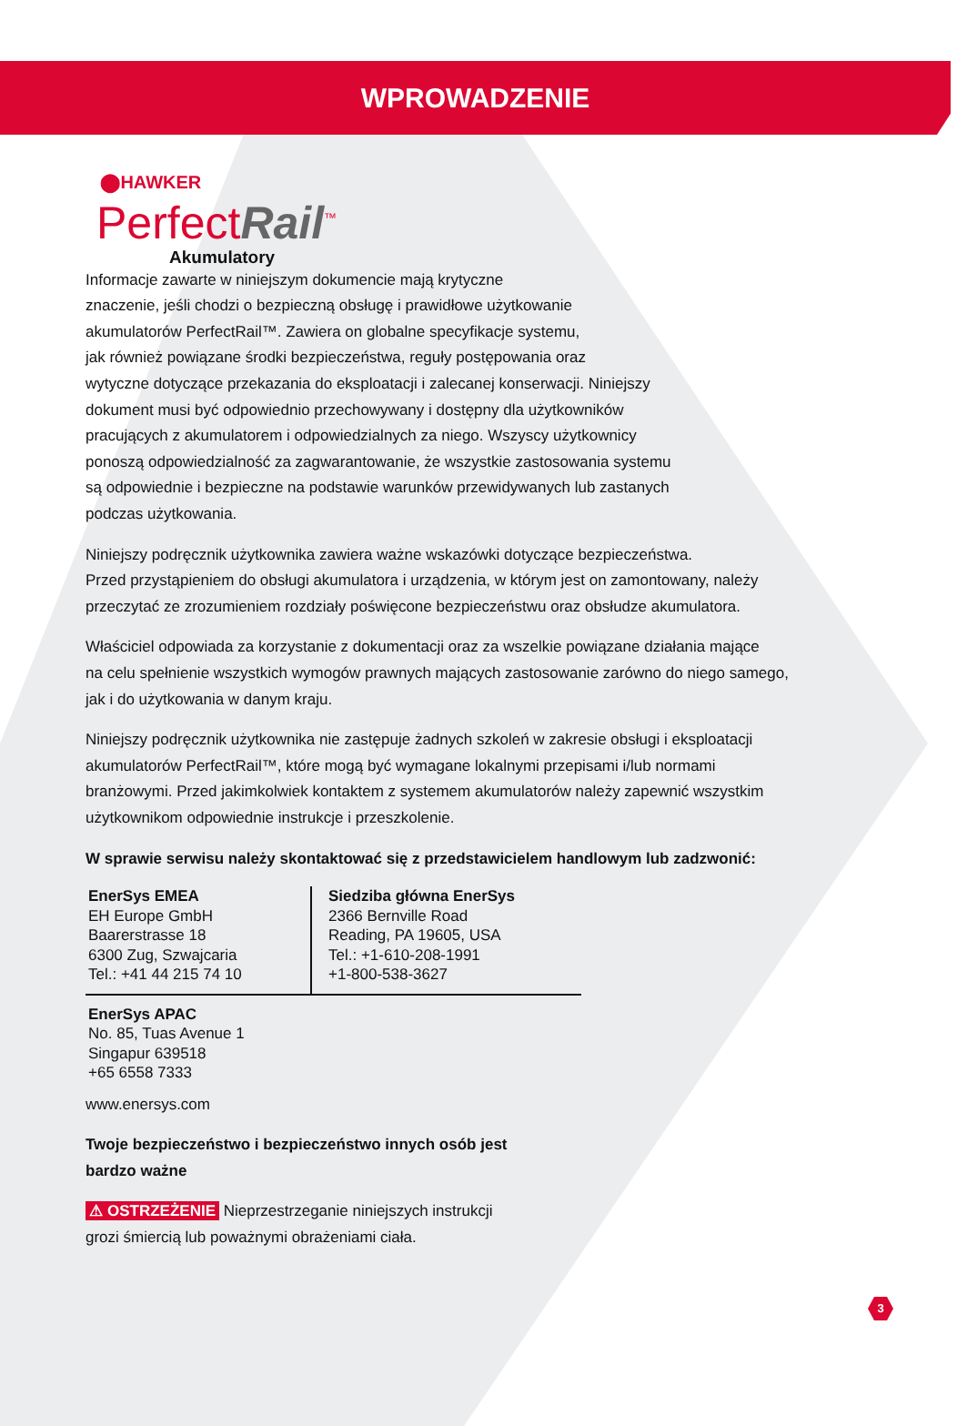WPROWADZENIE
⬤HAWKER
PerfectRail<sup>™</sup>
Akumulatory
Informacje zawarte w niniejszym dokumencie mają krytyczne
znaczenie, jeśli chodzi o bezpieczną obsługę i prawidłowe użytkowanie
akumulatorów PerfectRail™. Zawiera on globalne specyfikacje systemu,
jak również powiązane środki bezpieczeństwa, reguły postępowania oraz
wytyczne dotyczące przekazania do eksploatacji i zalecanej konserwacji. Niniejszy
dokument musi być odpowiednio przechowywany i dostępny dla użytkowników
pracujących z akumulatorem i odpowiedzialnych za niego. Wszyscy użytkownicy
ponoszą odpowiedzialność za zagwarantowanie, że wszystkie zastosowania systemu
są odpowiednie i bezpieczne na podstawie warunków przewidywanych lub zastanych
podczas użytkowania.
Niniejszy podręcznik użytkownika zawiera ważne wskazówki dotyczące bezpieczeństwa.
Przed przystąpieniem do obsługi akumulatora i urządzenia, w którym jest on zamontowany, należy
przeczytać ze zrozumieniem rozdziały poświęcone bezpieczeństwu oraz obsłudze akumulatora.
Właściciel odpowiada za korzystanie z dokumentacji oraz za wszelkie powiązane działania mające
na celu spełnienie wszystkich wymogów prawnych mających zastosowanie zarówno do niego samego,
jak i do użytkowania w danym kraju.
Niniejszy podręcznik użytkownika nie zastępuje żadnych szkoleń w zakresie obsługi i eksploatacji
akumulatorów PerfectRail™, które mogą być wymagane lokalnymi przepisami i/lub normami
branżowymi. Przed jakimkolwiek kontaktem z systemem akumulatorów należy zapewnić wszystkim
użytkownikom odpowiednie instrukcje i przeszkolenie.
W sprawie serwisu należy skontaktować się z przedstawicielem handlowym lub zadzwonić:
EnerSys EMEA
EH Europe GmbH
Baarerstrasse 18
6300 Zug, Szwajcaria
Tel.: +41 44 215 74 10
Siedziba główna EnerSys
2366 Bernville Road
Reading, PA 19605, USA
Tel.: +1-610-208-1991
+1-800-538-3627
EnerSys APAC
No. 85, Tuas Avenue 1
Singapur 639518
+65 6558 7333
www.enersys.com
Twoje bezpieczeństwo i bezpieczeństwo innych osób jest
bardzo ważne
⚠ OSTRZEŻENIE Nieprzestrzeganie niniejszych instrukcji
grozi śmiercią lub poważnymi obrażeniami ciała.
3